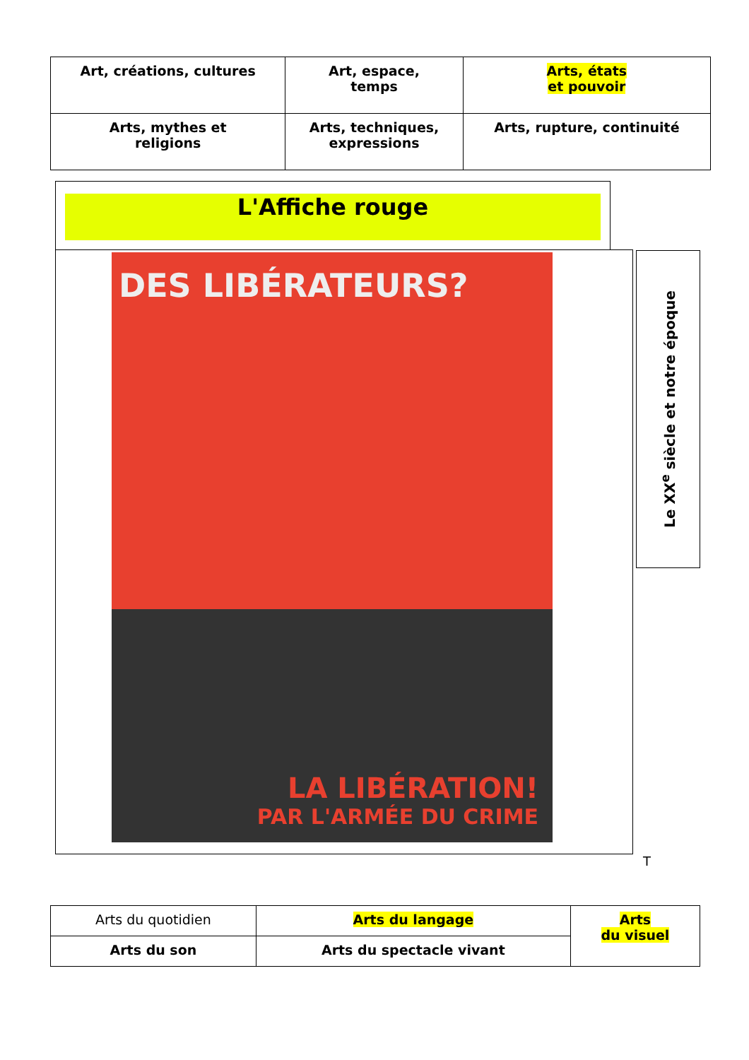| Art, créations, cultures | Art, espace, temps | Arts, états et pouvoir |
| Arts, mythes et religions | Arts, techniques, expressions | Arts, rupture, continuité |
L'Affiche rouge
DES LIBÉRATEURS?
LA LIBÉRATION!
PAR L'ARMÉE DU CRIME
Le XX<sup>e</sup> siècle et notre époque
T
| Arts du quotidien | Arts du langage | Arts du visuel |
| Arts du son | Arts du spectacle vivant | |